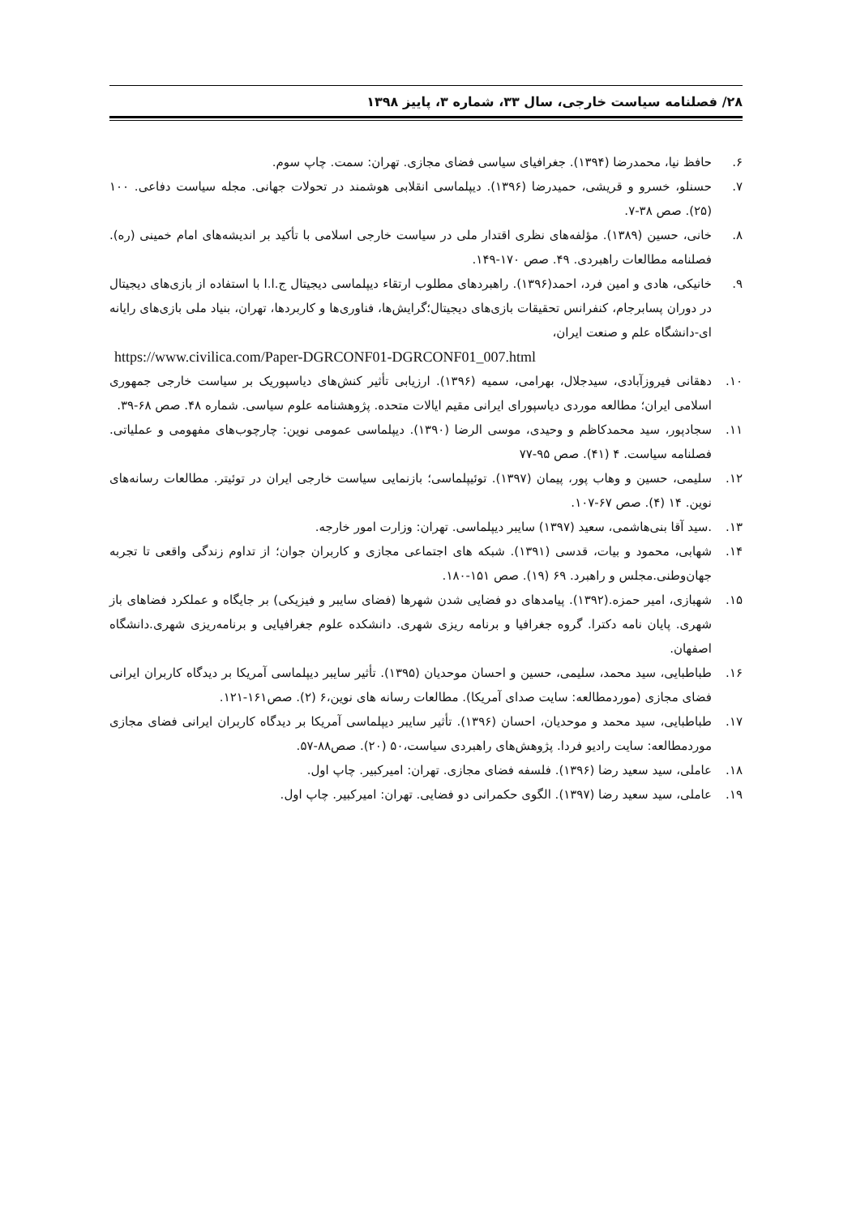۲۸/ فصلنامه سیاست خارجی، سال ۳۳، شماره ۳، پاییز ۱۳۹۸
۶. حافظ نیا، محمدرضا (۱۳۹۴). جغرافیای سیاسی فضای مجازی. تهران: سمت. چاپ سوم.
۷. حسنلو، خسرو و قریشی، حمیدرضا (۱۳۹۶). دیپلماسی انقلابی هوشمند در تحولات جهانی. مجله سیاست دفاعی. ۱۰۰ (۲۵). صص ۳۸-۷.
۸. خانی، حسین (۱۳۸۹). مؤلفه‌های نظری اقتدار ملی در سیاست خارجی اسلامی با تأکید بر اندیشه‌های امام خمینی (ره). فصلنامه مطالعات راهبردی. ۴۹. صص ۱۷۰-۱۴۹.
۹. خانیکی، هادی و امین فرد، احمد(۱۳۹۶). راهبردهای مطلوب ارتقاء دیپلماسی دیجیتال ج.ا.ا با استفاده از بازی‌های دیجیتال در دوران پسابرجام، کنفرانس تحقیقات بازی‌های دیجیتال؛گرایش‌ها، فناوری‌ها و کاربردها، تهران، بنیاد ملی بازی‌های رایانه ای-دانشگاه علم و صنعت ایران،
https://www.civilica.com/Paper-DGRCONF01-DGRCONF01_007.html
۱۰. دهقانی فیروزآبادی، سیدجلال، بهرامی، سمیه (۱۳۹۶). ارزیابی تأثیر کنش‌های دیاسپوریک بر سیاست خارجی جمهوری اسلامی ایران؛ مطالعه موردی دیاسپورای ایرانی مقیم ایالات متحده. پژوهشنامه علوم سیاسی. شماره ۴۸. صص ۶۸-۳۹.
۱۱. سجادپور، سید محمدکاظم و وحیدی، موسی الرضا (۱۳۹۰). دیپلماسی عمومی نوین: چارچوب‌های مفهومی و عملیاتی. فصلنامه سیاست. ۴ (۴۱). صص ۹۵-۷۷
۱۲. سلیمی، حسین و وهاب پور، پیمان (۱۳۹۷). توئیپلماسی؛ بازنمایی سیاست خارجی ایران در توئیتر. مطالعات رسانه‌های نوین. ۱۴ (۴). صص ۶۷-۱۰۷.
۱۳..سید آقا بنی‌هاشمی، سعید (۱۳۹۷) سایبر دیپلماسی. تهران: وزارت امور خارجه.
۱۴. شهابی، محمود و بیات، قدسی (۱۳۹۱). شبکه های اجتماعی مجازی و کاربران جوان؛ از تداوم زندگی واقعی تا تجربه جهان‌وطنی.مجلس و راهبرد. ۶۹ (۱۹). صص ۱۵۱-۱۸۰.
۱۵. شهبازی، امیر حمزه.(۱۳۹۲). پیامدهای دو فضایی شدن شهرها (فضای سایبر و فیزیکی) بر جایگاه و عملکرد فضاهای باز شهری. پایان نامه دکترا. گروه جغرافیا و برنامه ریزی شهری. دانشکده علوم جغرافیایی و برنامه‌ریزی شهری.دانشگاه اصفهان.
۱۶. طباطبایی، سید محمد، سلیمی، حسین و احسان موحدیان (۱۳۹۵). تأثیر سایبر دیپلماسی آمریکا بر دیدگاه کاربران ایرانی فضای مجازی (موردمطالعه: سایت صدای آمریکا). مطالعات رسانه های نوین،۶ (۲). صص۱۶۱-۱۲۱.
۱۷. طباطبایی، سید محمد و موحدیان، احسان (۱۳۹۶). تأثیر سایبر دیپلماسی آمریکا بر دیدگاه کاربران ایرانی فضای مجازی موردمطالعه: سایت رادیو فردا. پژوهش‌های راهبردی سیاست،۵۰ (۲۰). صص۸۸-۵۷.
۱۸. عاملی، سید سعید رضا (۱۳۹۶). فلسفه فضای مجازی. تهران: امیرکبیر. چاپ اول.
۱۹. عاملی، سید سعید رضا (۱۳۹۷). الگوی حکمرانی دو فضایی. تهران: امیرکبیر. چاپ اول.